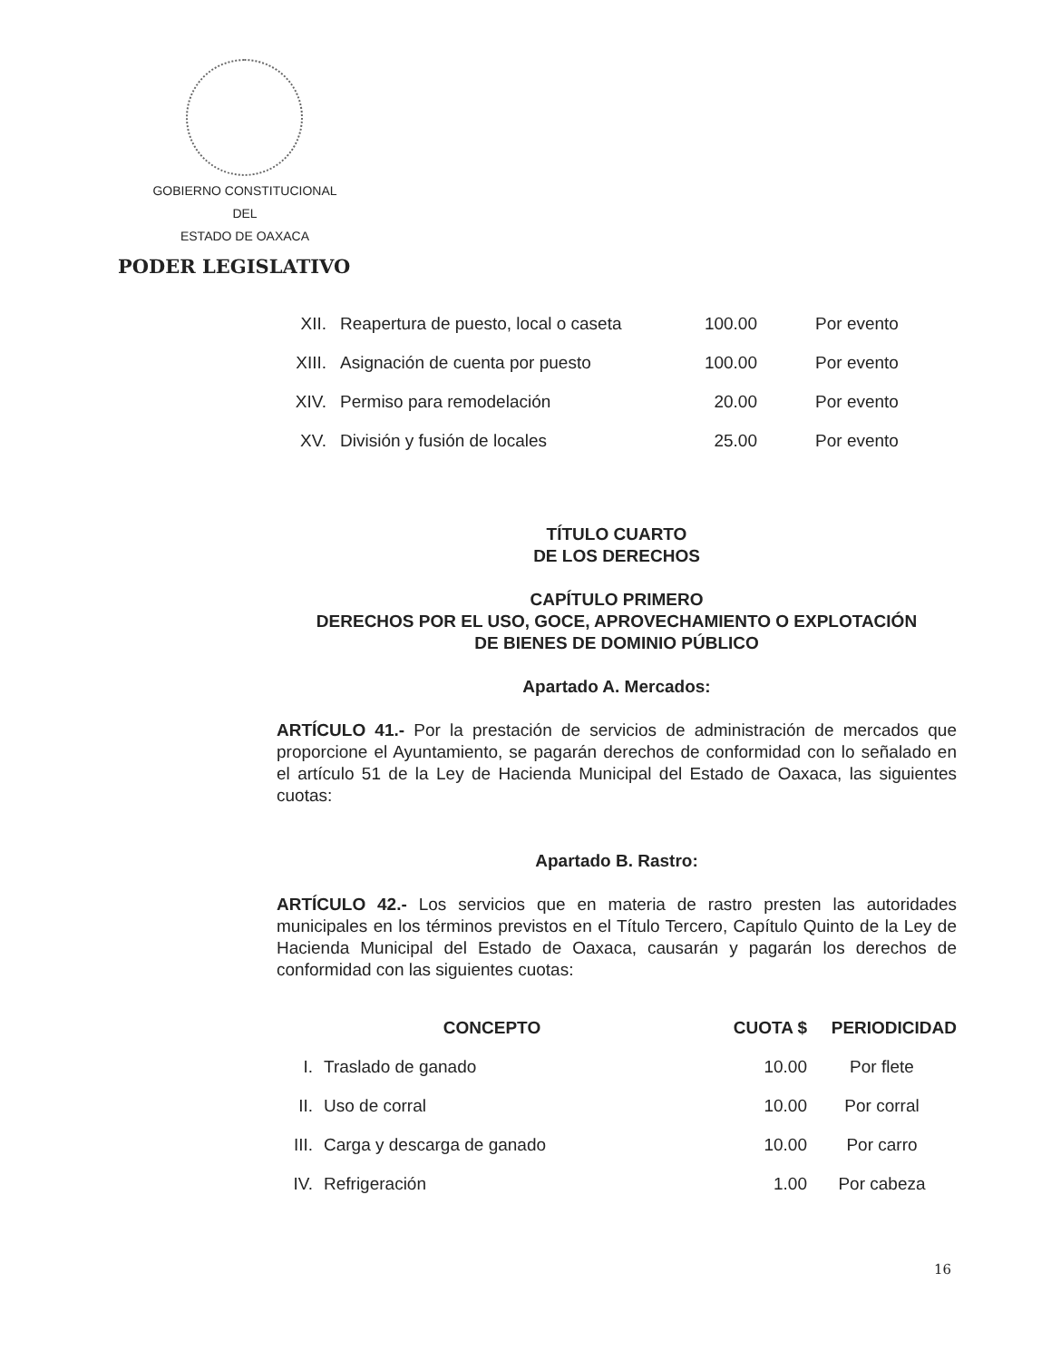GOBIERNO CONSTITUCIONAL
DEL
ESTADO DE OAXACA
PODER LEGISLATIVO
| XII. | Reapertura de puesto, local o caseta | 100.00 | Por evento |
| XIII. | Asignación de cuenta por puesto | 100.00 | Por evento |
| XIV. | Permiso para remodelación | 20.00 | Por evento |
| XV. | División y fusión de locales | 25.00 | Por evento |
TÍTULO CUARTO
DE LOS DERECHOS
CAPÍTULO PRIMERO
DERECHOS POR EL USO, GOCE, APROVECHAMIENTO O EXPLOTACIÓN
DE BIENES DE DOMINIO PÚBLICO
Apartado A. Mercados:
ARTÍCULO 41.- Por la prestación de servicios de administración de mercados que proporcione el Ayuntamiento, se pagarán derechos de conformidad con lo señalado en el artículo 51 de la Ley de Hacienda Municipal del Estado de Oaxaca, las siguientes cuotas:
Apartado B. Rastro:
ARTÍCULO 42.- Los servicios que en materia de rastro presten las autoridades municipales en los términos previstos en el Título Tercero, Capítulo Quinto de la Ley de Hacienda Municipal del Estado de Oaxaca, causarán y pagarán los derechos de conformidad con las siguientes cuotas:
| CONCEPTO | | CUOTA $ | PERIODICIDAD |
| --- | --- | --- | --- |
| I. | Traslado de ganado | 10.00 | Por flete |
| II. | Uso de corral | 10.00 | Por corral |
| III. | Carga y descarga de ganado | 10.00 | Por carro |
| IV. | Refrigeración | 1.00 | Por cabeza |
16